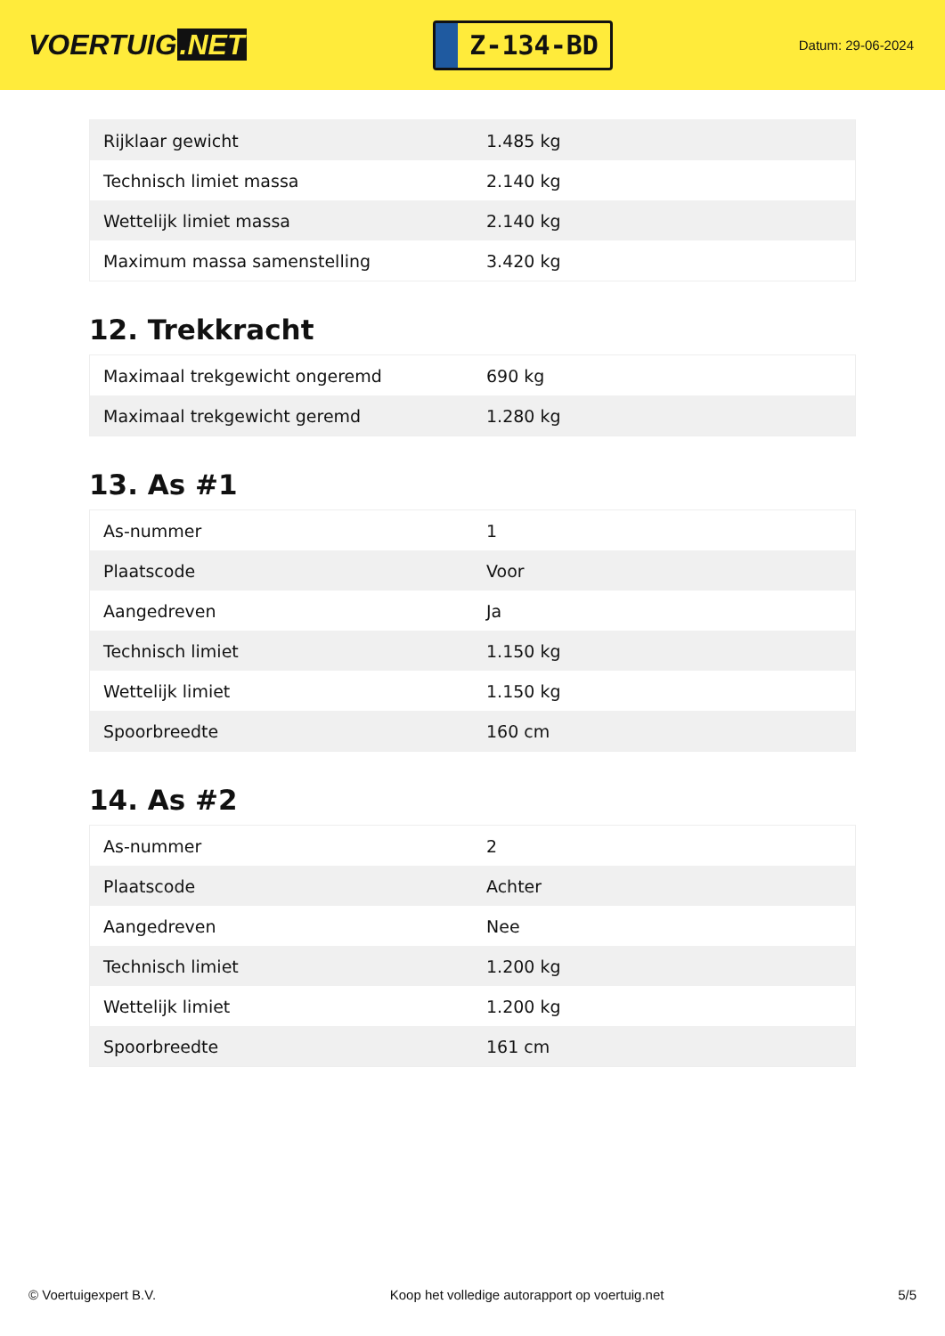VOERTUIG.NET
Z-134-BD
Datum: 29-06-2024
| Rijklaar gewicht | 1.485 kg |
| Technisch limiet massa | 2.140 kg |
| Wettelijk limiet massa | 2.140 kg |
| Maximum massa samenstelling | 3.420 kg |
12. Trekkracht
| Maximaal trekgewicht ongeremd | 690 kg |
| Maximaal trekgewicht geremd | 1.280 kg |
13. As #1
| As-nummer | 1 |
| Plaatscode | Voor |
| Aangedreven | Ja |
| Technisch limiet | 1.150 kg |
| Wettelijk limiet | 1.150 kg |
| Spoorbreedte | 160 cm |
14. As #2
| As-nummer | 2 |
| Plaatscode | Achter |
| Aangedreven | Nee |
| Technisch limiet | 1.200 kg |
| Wettelijk limiet | 1.200 kg |
| Spoorbreedte | 161 cm |
© Voertuigexpert B.V. Koop het volledige autorapport op voertuig.net 5/5